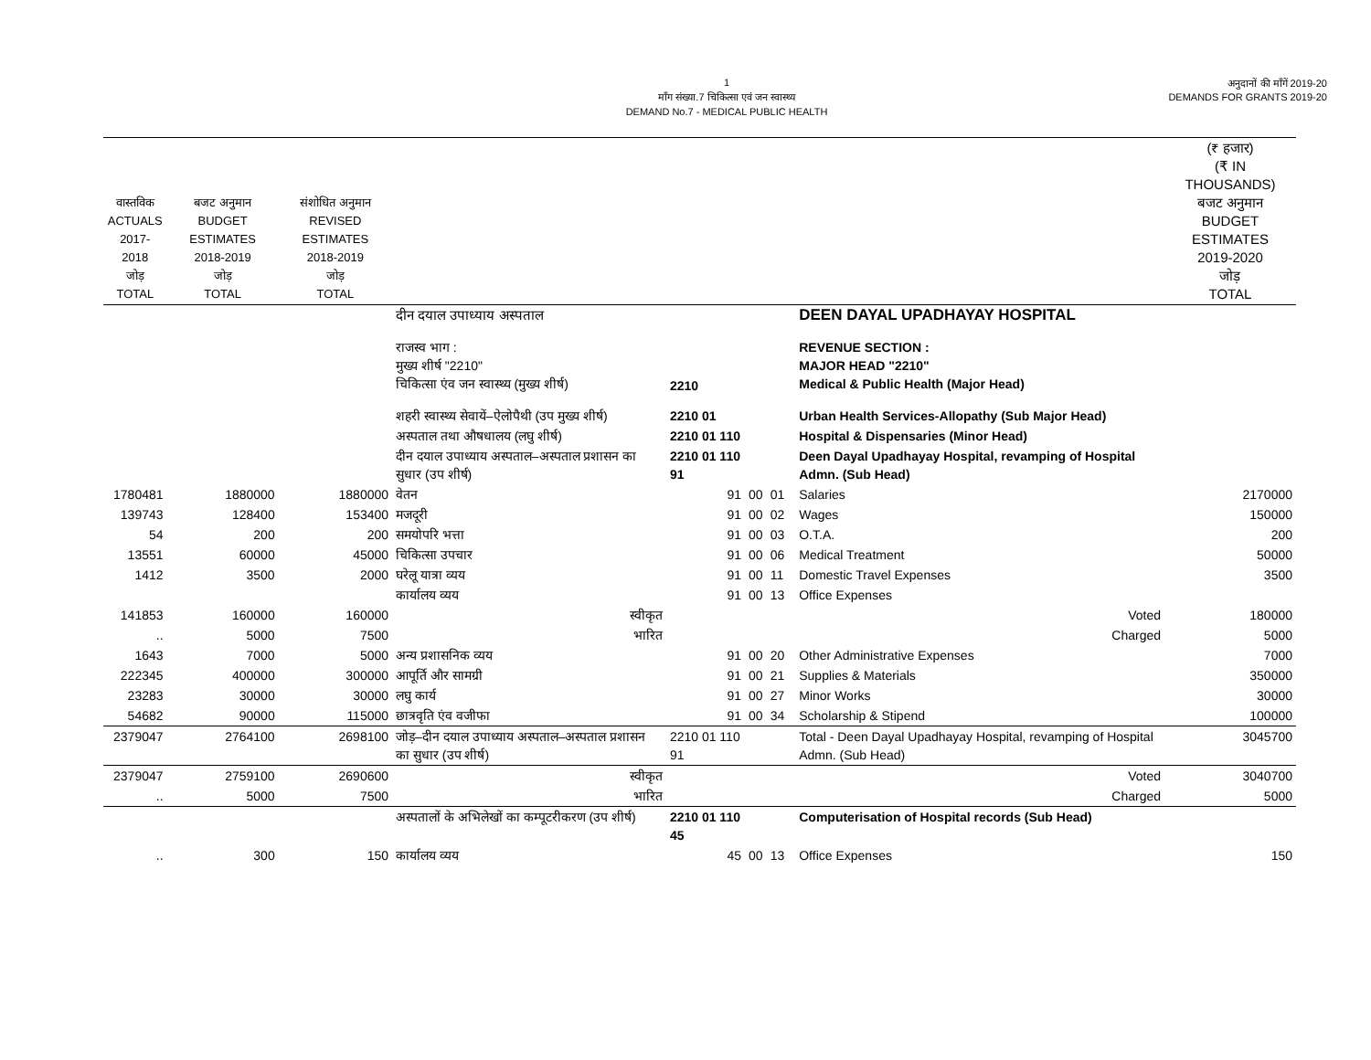1
माँग संख्या.7 चिकित्सा एवं जन स्वास्थ्य
DEMAND No.7 - MEDICAL PUBLIC HEALTH
अनुदानों की माँगें 2019-20
DEMANDS FOR GRANTS 2019-20
| वास्तविक ACTUALS 2017-2018 जोड़ TOTAL | बजट अनुमान BUDGET ESTIMATES 2018-2019 जोड़ TOTAL | संशोधित अनुमान REVISED ESTIMATES 2018-2019 जोड़ TOTAL | | | | | | | (₹ हजार) (₹ IN THOUSANDS) बजट अनुमान BUDGET ESTIMATES 2019-2020 जोड़ TOTAL |
| --- | --- | --- | --- | --- | --- | --- | --- | --- | --- |
| | | | दीन दयाल उपाध्याय अस्पताल | | | | | DEEN DAYAL UPADHAYAY HOSPITAL | |
| | | | राजस्व भाग : मुख्य शीर्ष "2210" चिकित्सा एंव जन स्वास्थ्य (मुख्य शीर्ष) | 2210 | | | | REVENUE SECTION : MAJOR HEAD "2210" Medical & Public Health (Major Head) | |
| | | | शहरी स्वास्थ्य सेवायें–ऐलोपैथी (उप मुख्य शीर्ष) | 2210 01 | | | | Urban Health Services-Allopathy (Sub Major Head) | |
| | | | अस्पताल तथा औषधालय (लघु शीर्ष) | 2210 01 110 | | | | Hospital & Dispensaries (Minor Head) | |
| | | | दीन दयाल उपाध्याय अस्पताल–अस्पताल प्रशासन का सुधार (उप शीर्ष) | 2210 01 110 91 | | | | Deen Dayal Upadhayay Hospital, revamping of Hospital Admn. (Sub Head) | |
| 1780481 | 1880000 | 1880000 | वेतन | 91 | 00 | 01 | | Salaries | 2170000 |
| 139743 | 128400 | 153400 | मजदूरी | 91 | 00 | 02 | | Wages | 150000 |
| 54 | 200 | 200 | समयोपरि भत्ता | 91 | 00 | 03 | | O.T.A. | 200 |
| 13551 | 60000 | 45000 | चिकित्सा उपचार | 91 | 00 | 06 | | Medical Treatment | 50000 |
| 1412 | 3500 | 2000 | घरेलू यात्रा व्यय | 91 | 00 | 11 | | Domestic Travel Expenses | 3500 |
| | | | कार्यालय व्यय | 91 | 00 | 13 | | Office Expenses | |
| 141853 | 160000 | 160000 | स्वीकृत | | | | | Voted | 180000 |
| .. | 5000 | 7500 | भारित | | | | | Charged | 5000 |
| 1643 | 7000 | 5000 | अन्य प्रशासनिक व्यय | 91 | 00 | 20 | | Other Administrative Expenses | 7000 |
| 222345 | 400000 | 300000 | आपूर्ति और सामग्री | 91 | 00 | 21 | | Supplies & Materials | 350000 |
| 23283 | 30000 | 30000 | लघु कार्य | 91 | 00 | 27 | | Minor Works | 30000 |
| 54682 | 90000 | 115000 | छात्रवृति एंव वजीफा | 91 | 00 | 34 | | Scholarship & Stipend | 100000 |
| 2379047 | 2764100 | 2698100 | जोड़–दीन दयाल उपाध्याय अस्पताल–अस्पताल प्रशासन का सुधार (उप शीर्ष) | 2210 01 110 91 | | | | Total - Deen Dayal Upadhayay Hospital, revamping of Hospital Admn. (Sub Head) | 3045700 |
| 2379047 | 2759100 | 2690600 | स्वीकृत | | | | | Voted | 3040700 |
| .. | 5000 | 7500 | भारित | | | | | Charged | 5000 |
| | | | अस्पतालों के अभिलेखों का कम्पूटरीकरण (उप शीर्ष) | 2210 01 110 45 | | | | Computerisation of Hospital records (Sub Head) | |
| .. | 300 | 150 | कार्यालय व्यय | 45 | 00 | 13 | | Office Expenses | 150 |